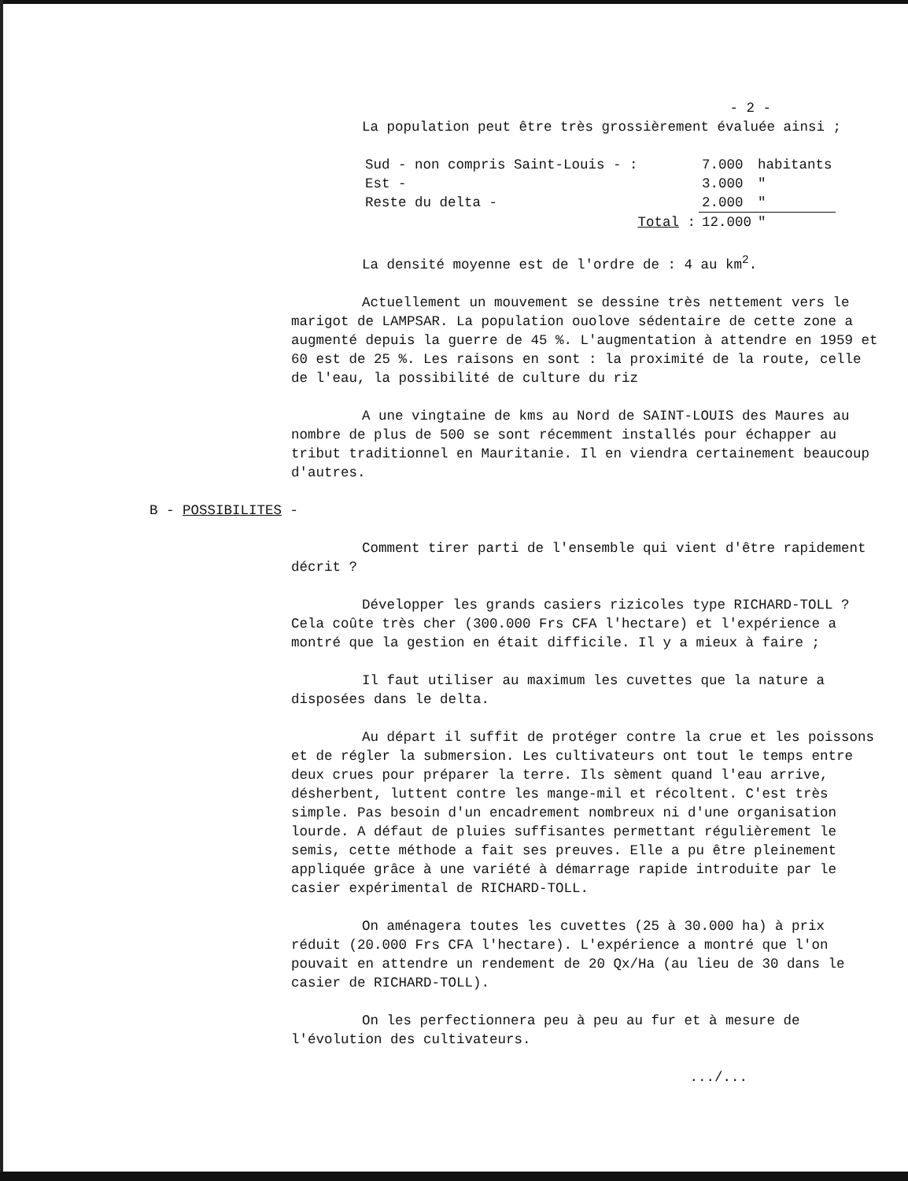- 2 -
La population peut être très grossièrement évaluée ainsi ;
| Sud - non compris Saint-Louis - : | 7.000 | habitants |
| Est - | 3.000 | " |
| Reste du delta - | 2.000 | " |
| Total : | 12.000 | " |
La densité moyenne est de l'ordre de : 4 au km<sup>2</sup>.
Actuellement un mouvement se dessine très nettement vers le marigot de LAMPSAR. La population ouolove sédentaire de cette zone a augmenté depuis la guerre de 45 %. L'augmentation à attendre en 1959 et 60 est de 25 %. Les raisons en sont : la proximité de la route, celle de l'eau, la possibilité de culture du riz
A une vingtaine de kms au Nord de SAINT-LOUIS des Maures au nombre de plus de 500 se sont récemment installés pour échapper au tribut traditionnel en Mauritanie. Il en viendra certainement beaucoup d'autres.
B - POSSIBILITES -
Comment tirer parti de l'ensemble qui vient d'être rapidement décrit ?
Développer les grands casiers rizicoles type RICHARD-TOLL ? Cela coûte très cher (300.000 Frs CFA l'hectare) et l'expérience a montré que la gestion en était difficile. Il y a mieux à faire ;
Il faut utiliser au maximum les cuvettes que la nature a disposées dans le delta.
Au départ il suffit de protéger contre la crue et les poissons et de régler la submersion. Les cultivateurs ont tout le temps entre deux crues pour préparer la terre. Ils sèment quand l'eau arrive, désherbent, luttent contre les mange-mil et récoltent. C'est très simple. Pas besoin d'un encadrement nombreux ni d'une organisation lourde. A défaut de pluies suffisantes permettant régulièrement le semis, cette méthode a fait ses preuves. Elle a pu être pleinement appliquée grâce à une variété à démarrage rapide introduite par le casier expérimental de RICHARD-TOLL.
On aménagera toutes les cuvettes (25 à 30.000 ha) à prix réduit (20.000 Frs CFA l'hectare). L'expérience a montré que l'on pouvait en attendre un rendement de 20 Qx/Ha (au lieu de 30 dans le casier de RICHARD-TOLL).
On les perfectionnera peu à peu au fur et à mesure de l'évolution des cultivateurs.
.../...